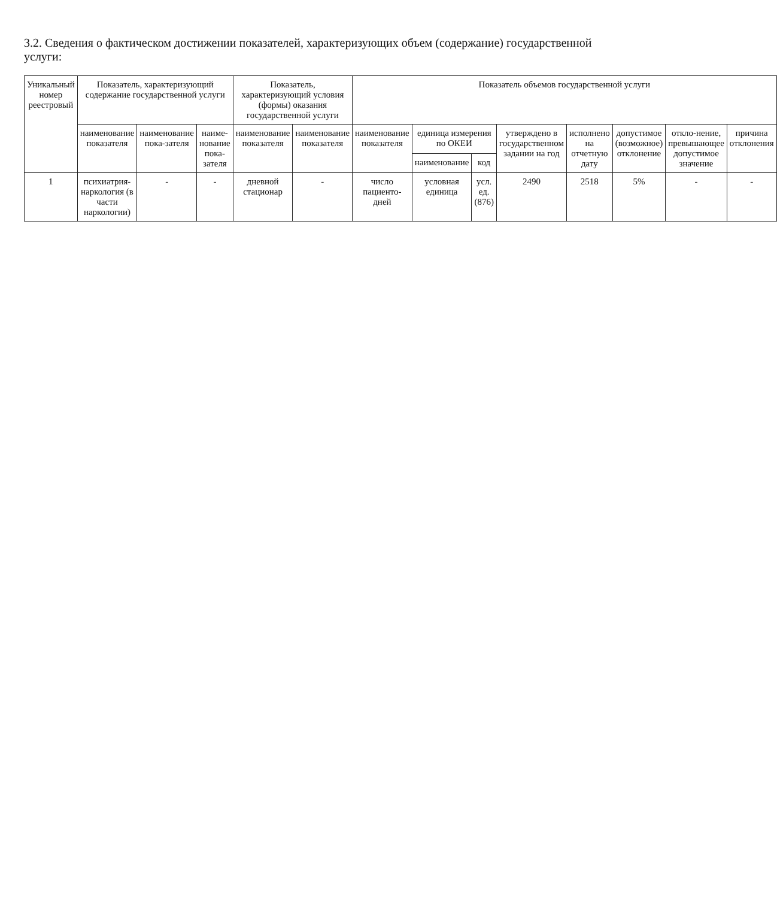3.2. Сведения о фактическом достижении показателей, характеризующих объем (содержание) государственной услуги:
| Уникальный номер реестровый | Показатель, характеризующий содержание государственной услуги | | | Показатель, характеризующий условия (формы) оказания государственной услуги | | Показатель объемов государственной услуги | | | | | | | |
| --- | --- | --- | --- | --- | --- | --- | --- | --- | --- | --- | --- | --- | --- |
| | наименование показателя | наименование пока-зателя | наиме-нование пока-зателя | наименование показателя | наименование показателя | наименование показателя | единица измерения по ОКЕИ | | утверждено в государственном задании на год | исполнено на отчетную дату | допустимое (возможное) отклонение | откло-нение, превышающее допустимое значение | причина отклонения |
| | | | | | | | наименование | код | | | | | |
| 1 | психиатрия-наркология (в части наркологии) | - | - | дневной стационар | - | число пациенто-дней | условная единица | усл. ед. (876) | 2490 | 2518 | 5% | - | - |